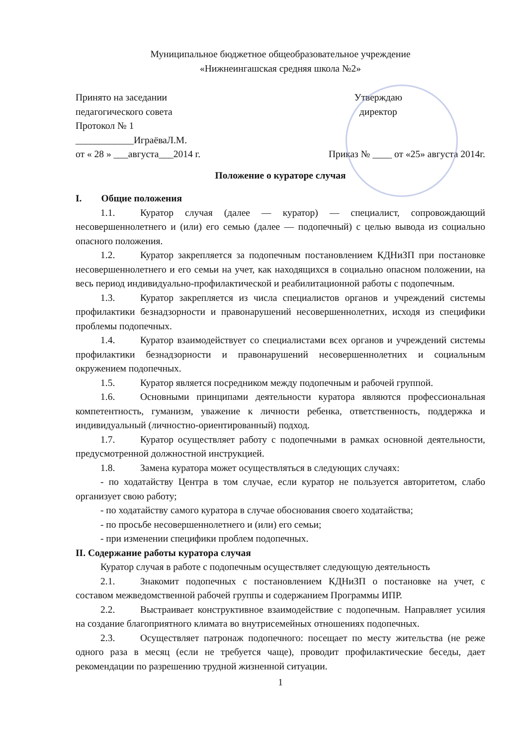Муниципальное бюджетное общеобразовательное учреждение
«Нижнеингашская средняя школа №2»
Принято на заседании
педагогического совета
Протокол № 1
____________ИграёваЛ.М.
от « 28 » ___августа___2014 г.
Утверждаю
директор
Приказ № ____ от «25» августа 2014г.
Положение о кураторе случая
I. Общие положения
1.1. Куратор случая (далее — куратор) — специалист, сопровождающий несовершеннолетнего и (или) его семью (далее — подопечный) с целью вывода из социально опасного положения.
1.2. Куратор закрепляется за подопечным постановлением КДНиЗП при постановке несовершеннолетнего и его семьи на учет, как находящихся в социально опасном положении, на весь период индивидуально-профилактической и реабилитационной работы с подопечным.
1.3. Куратор закрепляется из числа специалистов органов и учреждений системы профилактики безнадзорности и правонарушений несовершеннолетних, исходя из специфики проблемы подопечных.
1.4. Куратор взаимодействует со специалистами всех органов и учреждений системы профилактики безнадзорности и правонарушений несовершеннолетних и социальным окружением подопечных.
1.5. Куратор является посредником между подопечным и рабочей группой.
1.6. Основными принципами деятельности куратора являются профессиональная компетентность, гуманизм, уважение к личности ребенка, ответственность, поддержка и индивидуальный (личностно-ориентированный) подход.
1.7. Куратор осуществляет работу с подопечными в рамках основной деятельности, предусмотренной должностной инструкцией.
1.8. Замена куратора может осуществляться в следующих случаях:
- по ходатайству Центра в том случае, если куратор не пользуется авторитетом, слабо организует свою работу;
- по ходатайству самого куратора в случае обоснования своего ходатайства;
- по просьбе несовершеннолетнего и (или) его семьи;
- при изменении специфики проблем подопечных.
II. Содержание работы куратора случая
Куратор случая в работе с подопечным осуществляет следующую деятельность
2.1. Знакомит подопечных с постановлением КДНиЗП о постановке на учет, с составом межведомственной рабочей группы и содержанием Программы ИПР.
2.2. Выстраивает конструктивное взаимодействие с подопечным. Направляет усилия на создание благоприятного климата во внутрисемейных отношениях подопечных.
2.3. Осуществляет патронаж подопечного: посещает по месту жительства (не реже одного раза в месяц (если не требуется чаще), проводит профилактические беседы, дает рекомендации по разрешению трудной жизненной ситуации.
1